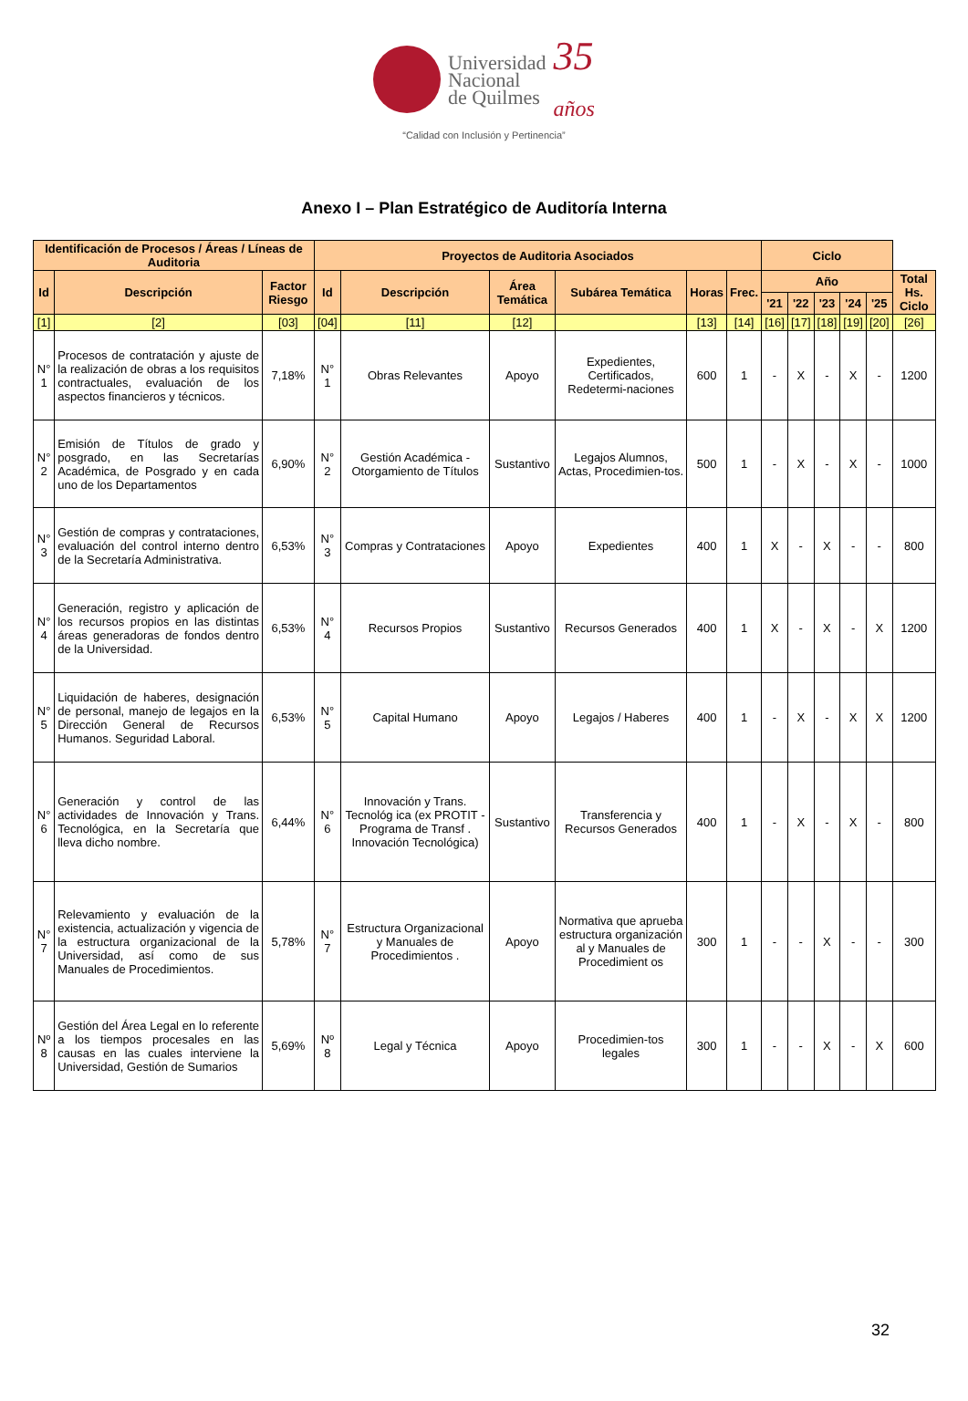Universidad
Nacional
de Quilmes
35
años
“Calidad con Inclusión y Pertinencia”
Anexo I – Plan Estratégico de Auditoría Interna
| Identificación de Procesos / Áreas / Líneas de Auditoria | | | Proyectos de Auditoria Asociados | | | | | | Ciclo | | | | | |
| Id | Descripción | Factor Riesgo | Id | Descripción | Área Temática | Subárea Temática | Horas | Frec. | Año | | | | | Total Hs. Ciclo |
| | | | | | | | | | '21 | '22 | '23 | '24 | '25 | |
| [1] | [2] | [03] | [04] | [11] | [12] | | [13] | [14] | [16] | [17] | [18] | [19] | [20] | [26] |
| N° 1 | Procesos de contratación y ajuste de la realización de obras a los requisitos contractuales, evaluación de los aspectos financieros y técnicos. | 7,18% | N° 1 | Obras Relevantes | Apoyo | Expedientes, Certificados, Redetermi-naciones | 600 | 1 | - | X | - | X | - | 1200 |
| N° 2 | Emisión de Títulos de grado y posgrado, en las Secretarías Académica, de Posgrado y en cada uno de los Departamentos | 6,90% | N° 2 | Gestión Académica - Otorgamiento de Títulos | Sustantivo | Legajos Alumnos, Actas, Procedimien-tos. | 500 | 1 | - | X | - | X | - | 1000 |
| N° 3 | Gestión de compras y contrataciones, evaluación del control interno dentro de la Secretaría Administrativa. | 6,53% | N° 3 | Compras y Contrataciones | Apoyo | Expedientes | 400 | 1 | X | - | X | - | - | 800 |
| N° 4 | Generación, registro y aplicación de los recursos propios en las distintas áreas generadoras de fondos dentro de la Universidad. | 6,53% | N° 4 | Recursos Propios | Sustantivo | Recursos Generados | 400 | 1 | X | - | X | - | X | 1200 |
| N° 5 | Liquidación de haberes, designación de personal, manejo de legajos en la Dirección General de Recursos Humanos. Seguridad Laboral. | 6,53% | N° 5 | Capital Humano | Apoyo | Legajos / Haberes | 400 | 1 | - | X | - | X | X | 1200 |
| N° 6 | Generación y control de las actividades de Innovación y Trans. Tecnológica, en la Secretaría que lleva dicho nombre. | 6,44% | N° 6 | Innovación y Trans. Tecnológ ica (ex PROTIT - Programa de Transf . Innovación Tecnológica) | Sustantivo | Transferencia y Recursos Generados | 400 | 1 | - | X | - | X | - | 800 |
| N° 7 | Relevamiento y evaluación de la existencia, actualización y vigencia de la estructura organizacional de la Universidad, así como de sus Manuales de Procedimientos. | 5,78% | N° 7 | Estructura Organizacional y Manuales de Procedimientos . | Apoyo | Normativa que aprueba estructura organización al y Manuales de Procedimient os | 300 | 1 | - | - | X | - | - | 300 |
| Nº 8 | Gestión del Área Legal en lo referente a los tiempos procesales en las causas en las cuales interviene la Universidad, Gestión de Sumarios | 5,69% | Nº 8 | Legal y Técnica | Apoyo | Procedimien-tos legales | 300 | 1 | - | - | X | - | X | 600 |
32